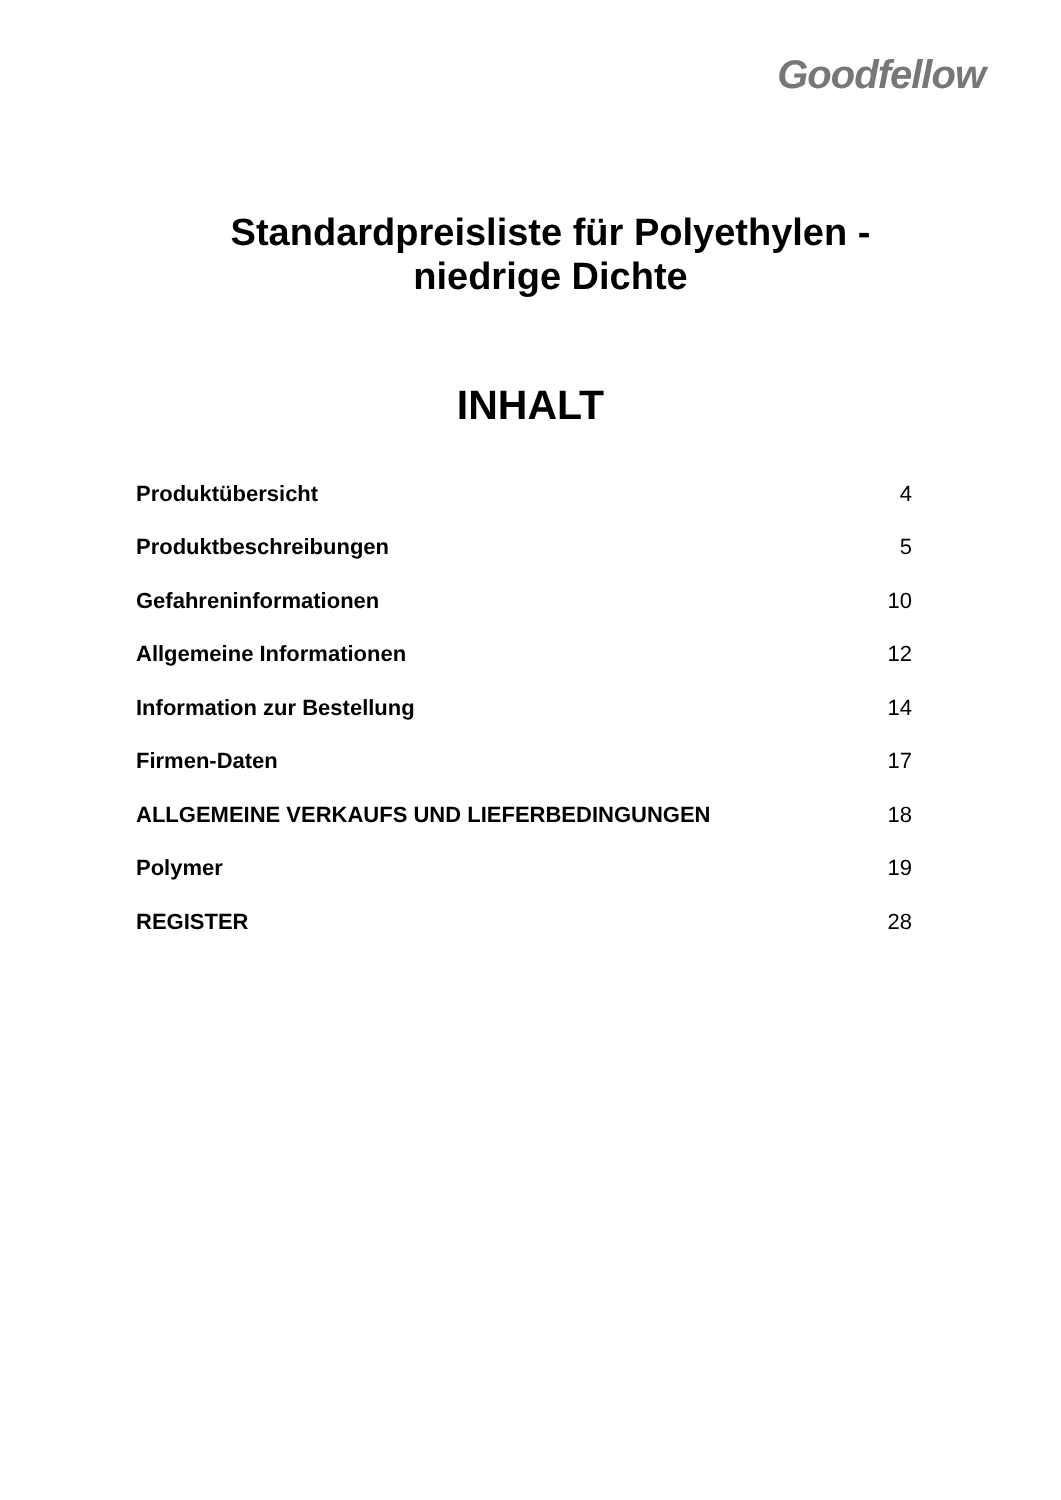Goodfellow
Standardpreisliste für Polyethylen -
niedrige Dichte
INHALT
| Produktübersicht | 4 |
| Produktbeschreibungen | 5 |
| Gefahreninformationen | 10 |
| Allgemeine Informationen | 12 |
| Information zur Bestellung | 14 |
| Firmen-Daten | 17 |
| ALLGEMEINE VERKAUFS UND LIEFERBEDINGUNGEN | 18 |
| Polymer | 19 |
| REGISTER | 28 |